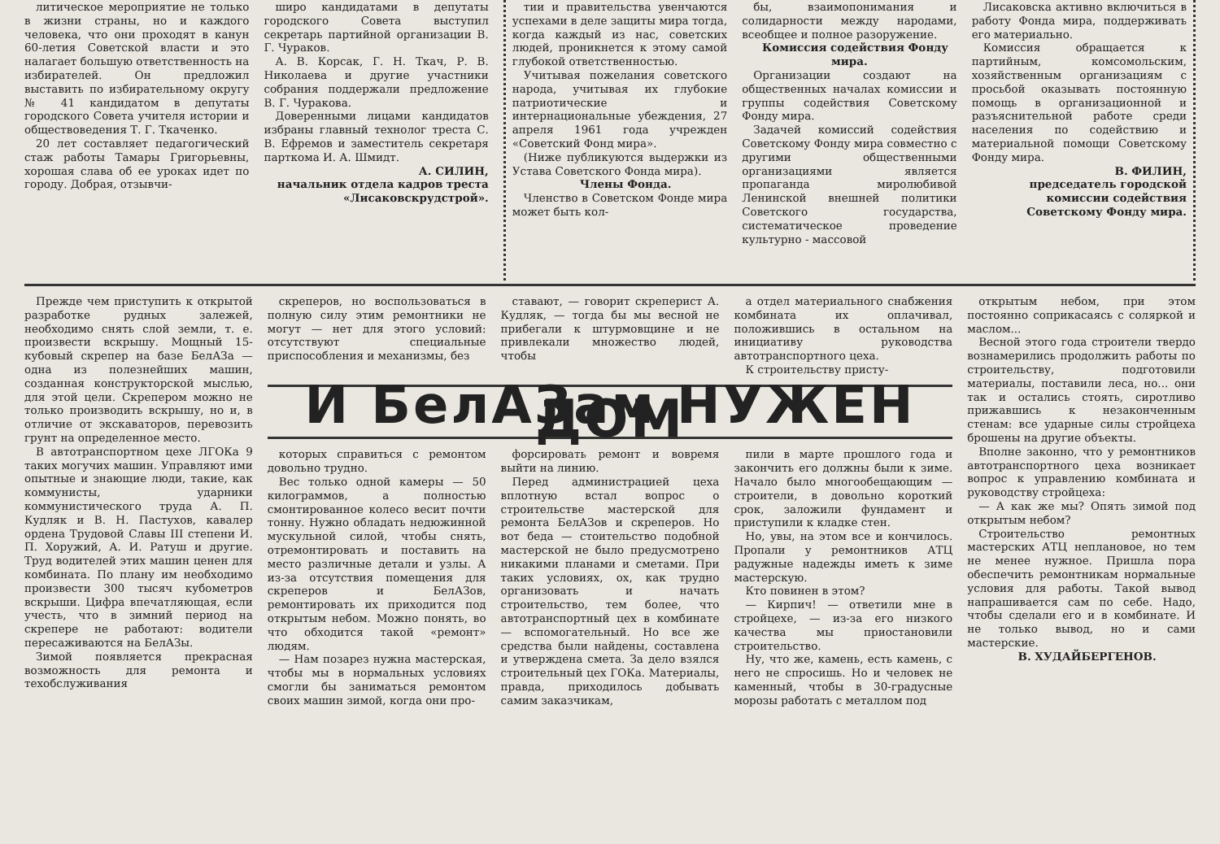литическое мероприятие не только в жизни страны, но и каждого человека, что они проходят в канун 60-летия Советской власти и это налагает большую ответственность на избирателей. Он предложил выставить по избирательному округу № 41 кандидатом в депутаты городского Совета учителя истории и обществоведения Т. Г. Ткаченко.
20 лет составляет педагогический стаж работы Тамары Григорьевны, хорошая слава об ее уроках идет по городу. Добрая, отзывчи-
широ кандидатами в депутаты городского Совета выступил секретарь партийной организации В. Г. Чураков.
А. В. Корсак, Г. Н. Ткач, Р. В. Николаева и другие участники собрания поддержали предложение В. Г. Чуракова.
Доверенными лицами кандидатов избраны главный технолог треста С. В. Ефремов и заместитель секретаря парткома И. А. Шмидт.
А. СИЛИН,
начальник отдела кадров треста «Лисаковскрудстрой».
тии и правительства увенчаются успехами в деле защиты мира тогда, когда каждый из нас, советских людей, проникнется к этому самой глубокой ответственностью.
Учитывая пожелания советского народа, учитывая их глубокие патриотические и интернациональные убеждения, 27 апреля 1961 года учрежден «Советский Фонд мира».
(Ниже публикуются выдержки из Устава Советского Фонда мира).
Члены Фонда.
Членство в Советском Фонде мира может быть кол-
бы, взаимопонимания и солидарности между народами, всеобщее и полное разоружение.
Комиссия содействия Фонду мира.
Организации создают на общественных началах комиссии и группы содействия Советскому Фонду мира.
Задачей комиссий содействия Советскому Фонду мира совместно с другими общественными организациями является пропаганда миролюбивой Ленинской внешней политики Советского государства, систематическое проведение культурно - массовой
Лисаковска активно включиться в работу Фонда мира, поддерживать его материально.
Комиссия обращается к партийным, комсомольским, хозяйственным организациям с просьбой оказывать постоянную помощь в организационной и разъяснительной работе среди населения по содействию и материальной помощи Советскому Фонду мира.
В. ФИЛИН,
председатель городской комиссии содействия Советскому Фонду мира.
Прежде чем приступить к открытой разработке рудных залежей, необходимо снять слой земли, т. е. произвести вскрышу. Мощный 15-кубовый скрепер на базе БелАЗа — одна из полезнейших машин, созданная конструкторской мыслью, для этой цели. Скрепером можно не только производить вскрышу, но и, в отличие от экскаваторов, перевозить грунт на определенное место.
В автотранспортном цехе ЛГОКа 9 таких могучих машин. Управляют ими опытные и знающие люди, такие, как коммунисты, ударники коммунистического труда А. П. Кудляк и В. Н. Пастухов, кавалер ордена Трудовой Славы III степени И. П. Хоружий, А. И. Ратуш и другие. Труд водителей этих машин ценен для комбината. По плану им необходимо произвести 300 тысяч кубометров вскрыши. Цифра впечатляющая, если учесть, что в зимний период на скрепере не работают: водители пересаживаются на БелАЗы.
Зимой появляется прекрасная возможность для ремонта и техобслуживания
скреперов, но воспользоваться в полную силу этим ремонтники не могут — нет для этого условий: отсутствуют специальные приспособления и механизмы, без
ставают, — говорит скреперист А. Кудляк, — тогда бы мы весной не прибегали к штурмовщине и не привлекали множество людей, чтобы
а отдел материального снабжения комбината их оплачивал, положившись в остальном на инициативу руководства автотранспортного цеха.
К строительству присту-
И БелАЗам НУЖЕН ДОМ
которых справиться с ремонтом довольно трудно.
Вес только одной камеры — 50 килограммов, а полностью смонтированное колесо весит почти тонну. Нужно обладать недюжинной мускульной силой, чтобы снять, отремонтировать и поставить на место различные детали и узлы. А из-за отсутствия помещения для скреперов и БелАЗов, ремонтировать их приходится под открытым небом. Можно понять, во что обходится такой «ремонт» людям.
— Нам позарез нужна мастерская, чтобы мы в нормальных условиях смогли бы заниматься ремонтом своих машин зимой, когда они про-
форсировать ремонт и вовремя выйти на линию.
Перед администрацией цеха вплотную встал вопрос о строительстве мастерской для ремонта БелАЗов и скреперов. Но вот беда — стоительство подобной мастерской не было предусмотрено никакими планами и сметами. При таких условиях, ох, как трудно организовать и начать строительство, тем более, что автотранспортный цех в комбинате — вспомогательный. Но все же средства были найдены, составлена и утверждена смета. За дело взялся строительный цех ГОКа. Материалы, правда, приходилось добывать самим заказчикам,
пили в марте прошлого года и закончить его должны были к зиме. Начало было многообещающим — строители, в довольно короткий срок, заложили фундамент и приступили к кладке стен.
Но, увы, на этом все и кончилось. Пропали у ремонтников АТЦ радужные надежды иметь к зиме мастерскую.
Кто повинен в этом?
— Кирпич! — ответили мне в стройцехе, — из-за его низкого качества мы приостановили строительство.
Ну, что же, камень, есть камень, с него не спросишь. Но и человек не каменный, чтобы в 30-градусные морозы работать с металлом под
открытым небом, при этом постоянно соприкасаясь с соляркой и маслом...
Весной этого года строители твердо вознамерились продолжить работы по строительству, подготовили материалы, поставили леса, но... они так и остались стоять, сиротливо прижавшись к незаконченным стенам: все ударные силы стройцеха брошены на другие объекты.
Вполне законно, что у ремонтников автотранспортного цеха возникает вопрос к управлению комбината и руководству стройцеха:
— А как же мы? Опять зимой под открытым небом?
Строительство ремонтных мастерских АТЦ неплановое, но тем не менее нужное. Пришла пора обеспечить ремонтникам нормальные условия для работы. Такой вывод напрашивается сам по себе. Надо, чтобы сделали его и в комбинате. И не только вывод, но и сами мастерские.
В. ХУДАЙБЕРГЕНОВ.